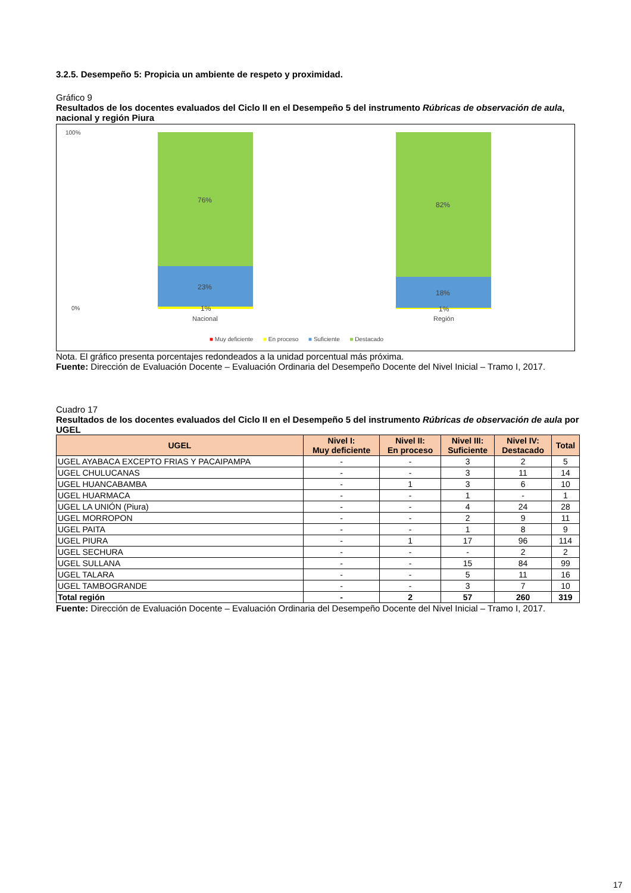3.2.5. Desempeño 5: Propicia un ambiente de respeto y proximidad.
Gráfico 9
Resultados de los docentes evaluados del Ciclo II en el Desempeño 5 del instrumento Rúbricas de observación de aula, nacional y región Piura
100%
0%
76%
23%
1%
Nacional
82%
18%
1%
Región
■ Muy deficiente ■ En proceso ■ Suficiente ■ Destacado
Nota. El gráfico presenta porcentajes redondeados a la unidad porcentual más próxima.
Fuente: Dirección de Evaluación Docente – Evaluación Ordinaria del Desempeño Docente del Nivel Inicial – Tramo I, 2017.
Cuadro 17
Resultados de los docentes evaluados del Ciclo II en el Desempeño 5 del instrumento Rúbricas de observación de aula por UGEL
| UGEL | Nivel I: Muy deficiente | Nivel II: En proceso | Nivel III: Suficiente | Nivel IV: Destacado | Total |
| --- | --- | --- | --- | --- | --- |
| UGEL AYABACA EXCEPTO FRIAS Y PACAIPAMPA | - | - | 3 | 2 | 5 |
| UGEL CHULUCANAS | - | - | 3 | 11 | 14 |
| UGEL HUANCABAMBA | - | 1 | 3 | 6 | 10 |
| UGEL HUARMACA | - | - | 1 | - | 1 |
| UGEL LA UNIÓN (Piura) | - | - | 4 | 24 | 28 |
| UGEL MORROPON | - | - | 2 | 9 | 11 |
| UGEL PAITA | - | - | 1 | 8 | 9 |
| UGEL PIURA | - | 1 | 17 | 96 | 114 |
| UGEL SECHURA | - | - | - | 2 | 2 |
| UGEL SULLANA | - | - | 15 | 84 | 99 |
| UGEL TALARA | - | - | 5 | 11 | 16 |
| UGEL TAMBOGRANDE | - | - | 3 | 7 | 10 |
| Total región | - | 2 | 57 | 260 | 319 |
Fuente: Dirección de Evaluación Docente – Evaluación Ordinaria del Desempeño Docente del Nivel Inicial – Tramo I, 2017.
17